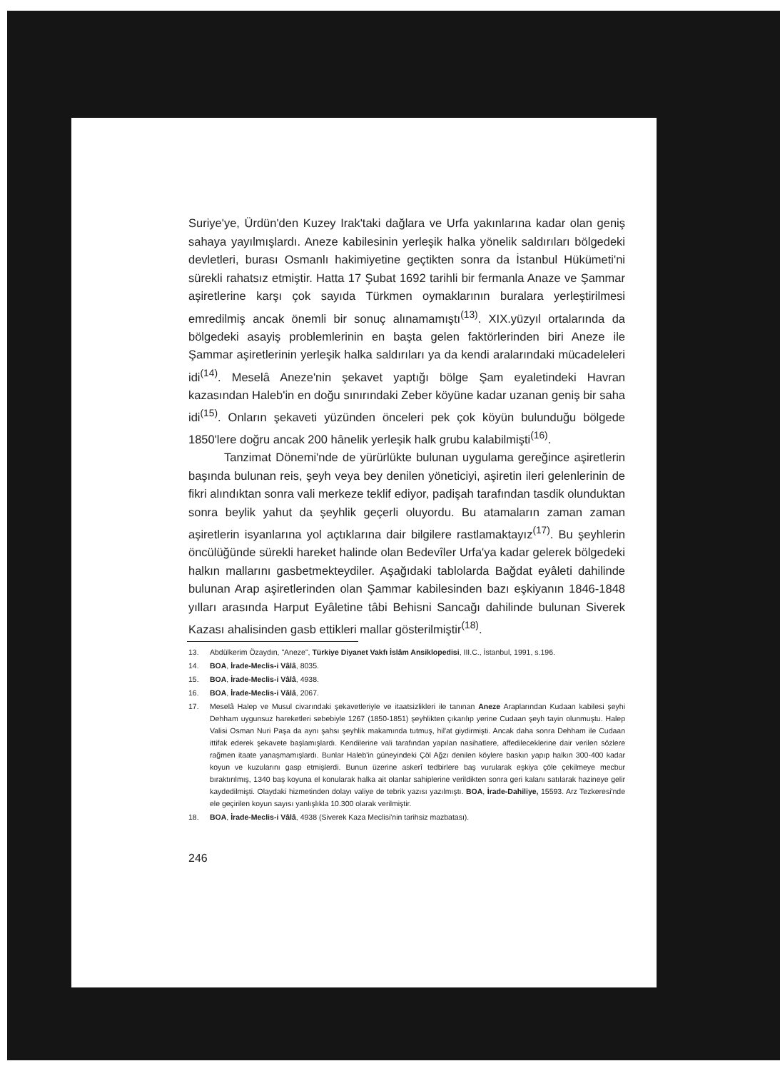Suriye'ye, Ürdün'den Kuzey Irak'taki dağlara ve Urfa yakınlarına kadar olan geniş sahaya yayılmışlardı. Aneze kabilesinin yerleşik halka yönelik saldırıları bölgedeki devletleri, burası Osmanlı hakimiyetine geçtikten sonra da İstanbul Hükümeti'ni sürekli rahatsız etmiştir. Hatta 17 Şubat 1692 tarihli bir fermanla Anaze ve Şammar aşiretlerine karşı çok sayıda Türkmen oymaklarının buralara yerleştirilmesi emredilmiş ancak önemli bir sonuç alınamamıştı<sup>(13)</sup>. XIX.yüzyıl ortalarında da bölgedeki asayiş problemlerinin en başta gelen faktörlerinden biri Aneze ile Şammar aşiretlerinin yerleşik halka saldırıları ya da kendi aralarındaki mücadeleleri idi<sup>(14)</sup>. Meselâ Aneze'nin şekavet yaptığı bölge Şam eyaletindeki Havran kazasından Haleb'in en doğu sınırındaki Zeber köyüne kadar uzanan geniş bir saha idi<sup>(15)</sup>. Onların şekaveti yüzünden önceleri pek çok köyün bulunduğu bölgede 1850'lere doğru ancak 200 hânelik yerleşik halk grubu kalabilmişti<sup>(16)</sup>.
Tanzimat Dönemi'nde de yürürlükte bulunan uygulama gereğince aşiretlerin başında bulunan reis, şeyh veya bey denilen yöneticiyi, aşiretin ileri gelenlerinin de fikri alındıktan sonra vali merkeze teklif ediyor, padişah tarafından tasdik olunduktan sonra beylik yahut da şeyhlik geçerli oluyordu. Bu atamaların zaman zaman aşiretlerin isyanlarına yol açtıklarına dair bilgilere rastlamaktayız<sup>(17)</sup>. Bu şeyhlerin öncülüğünde sürekli hareket halinde olan Bedevîler Urfa'ya kadar gelerek bölgedeki halkın mallarını gasbetmekteydiler. Aşağıdaki tablolarda Bağdat eyâleti dahilinde bulunan Arap aşiretlerinden olan Şammar kabilesinden bazı eşkiyanın 1846-1848 yılları arasında Harput Eyâletine tâbi Behisni Sancağı dahilinde bulunan Siverek Kazası ahalisinden gasb ettikleri mallar gösterilmiştir<sup>(18)</sup>.
13. Abdülkerim Özaydın, "Aneze", Türkiye Diyanet Vakfı İslâm Ansiklopedisi, III.C., İstanbul, 1991, s.196.
14. BOA, İrade-Meclis-i Vâlâ, 8035.
15. BOA, İrade-Meclis-i Vâlâ, 4938.
16. BOA, İrade-Meclis-i Vâlâ, 2067.
17. Meselâ Halep ve Musul civarındaki şekavetleriyle ve itaatsizlikleri ile tanınan Aneze Araplarından Kudaan kabilesi şeyhi Dehham uygunsuz hareketleri sebebiyle 1267 (1850-1851) şeyhlikten çıkarılıp yerine Cudaan şeyh tayin olunmuştu. Halep Valisi Osman Nuri Paşa da aynı şahsı şeyhlik makamında tutmuş, hil'at giydirmişti. Ancak daha sonra Dehham ile Cudaan ittifak ederek şekavete başlamışlardı. Kendilerine vali tarafından yapılan nasihatlere, affedileceklerine dair verilen sözlere rağmen itaate yanaşmamışlardı. Bunlar Haleb'in güneyindeki Çöl Ağzı denilen köylere baskın yapıp halkın 300-400 kadar koyun ve kuzularını gasp etmişlerdi. Bunun üzerine askerî tedbirlere baş vurularak eşkiya çöle çekilmeye mecbur bıraktırılmış, 1340 baş koyuna el konularak halka ait olanlar sahiplerine verildikten sonra geri kalanı satılarak hazineye gelir kaydedilmişti. Olaydaki hizmetinden dolayı valiye de tebrik yazısı yazılmıştı. BOA, İrade-Dahiliye, 15593. Arz Tezkeresi'nde ele geçirilen koyun sayısı yanlışlıkla 10.300 olarak verilmiştir.
18. BOA, İrade-Meclis-i Vâlâ, 4938 (Siverek Kaza Meclisi'nin tarihsiz mazbatası).
246